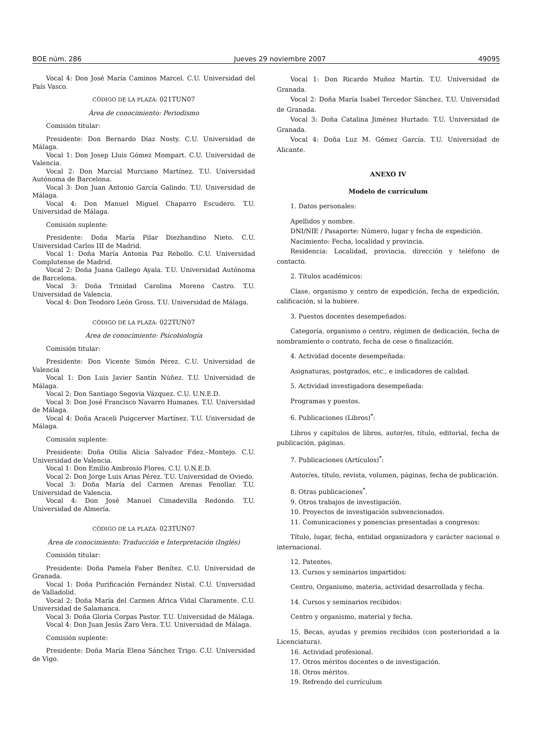BOE núm. 286 Jueves 29 noviembre 2007 49095
Vocal 4: Don José María Caminos Marcel. C.U. Universidad del País Vasco.
CÓDIGO DE LA PLAZA: 021TUN07
Área de conocimiento: Periodismo
Comisión titular:
Presidente: Don Bernardo Díaz Nosty. C.U. Universidad de Málaga.
Vocal 1: Don Josep Lluis Gómez Mompart. C.U. Universidad de Valencia.
Vocal 2: Don Marcial Murciano Martínez. T.U. Universidad Autónoma de Barcelona.
Vocal 3: Don Juan Antonio García Galindo. T.U. Universidad de Málaga.
Vocal 4: Don Manuel Miguel Chaparro Escudero. T.U. Universidad de Málaga.
Comisión suplente:
Presidente: Doña María Pilar Diezhandino Nieto. C.U. Universidad Carlos III de Madrid.
Vocal 1: Doña María Antonia Paz Rebollo. C.U. Universidad Complutense de Madrid.
Vocal 2: Doña Juana Gallego Ayala. T.U. Universidad Autónoma de Barcelona.
Vocal 3: Doña Trinidad Carolina Moreno Castro. T.U. Universidad de Valencia.
Vocal 4: Don Teodoro León Gross. T.U. Universidad de Málaga.
CÓDIGO DE LA PLAZA: 022TUN07
Área de conocimiento: Psicobiología
Comisión titular:
Presidente: Don Vicente Simón Pérez. C.U. Universidad de Valencia
Vocal 1: Don Luis Javier Santín Núñez. T.U. Universidad de Málaga.
Vocal 2: Don Santiago Segovia Vázquez. C.U. U.N.E.D.
Vocal 3: Don José Francisco Navarro Humanes. T.U. Universidad de Málaga.
Vocal 4: Doña Araceli Puigcerver Martínez. T.U. Universidad de Málaga.
Comisión suplente:
Presidente: Doña Otilia Alicia Salvador Fdez.–Montejo. C.U. Universidad de Valencia.
Vocal 1: Don Emilio Ambrosio Flores. C.U. U.N.E.D.
Vocal 2: Don Jorge Luis Arias Pérez. T.U. Universidad de Oviedo.
Vocal 3: Doña María del Carmen Arenas Fenollar. T.U. Universidad de Valencia.
Vocal 4: Don José Manuel Cimadevilla Redondo. T.U. Universidad de Almería.
CÓDIGO DE LA PLAZA: 023TUN07
Área de conocimiento: Traducción e Interpretación (Inglés)
Comisión titular:
Presidente: Doña Pamela Faber Benítez. C.U. Universidad de Granada.
Vocal 1: Doña Purificación Fernández Nistal. C.U. Universidad de Valladolid.
Vocal 2: Doña María del Carmen África Vidal Claramente. C.U. Universidad de Salamanca.
Vocal 3: Doña Gloria Corpas Pastor. T.U. Universidad de Málaga.
Vocal 4: Don Juan Jesús Zaro Vera. T.U. Universidad de Málaga.
Comisión suplente:
Presidente: Doña María Elena Sánchez Trigo. C.U. Universidad de Vigo.
Vocal 1: Don Ricardo Muñoz Martín. T.U. Universidad de Granada.
Vocal 2: Doña María Isabel Tercedor Sánchez. T.U. Universidad de Granada.
Vocal 3: Doña Catalina Jiménez Hurtado. T.U. Universidad de Granada.
Vocal 4: Doña Luz M. Gómez García. T.U. Universidad de Alicante.
ANEXO IV
Modelo de currículum
1. Datos personales:
Apellidos y nombre.
DNI/NIE / Pasaporte: Número, lugar y fecha de expedición.
Nacimiento: Fecha, localidad y provincia.
Residencia: Localidad, provincia, dirección y teléfono de contacto.
2. Títulos académicos:
Clase, organismo y centro de expedición, fecha de expedición, calificación, si la hubiere.
3. Puestos docentes desempeñados:
Categoría, organismo o centro, régimen de dedicación, fecha de nombramiento o contrato, fecha de cese o finalización.
4. Actividad docente desempeñada:
Asignaturas, postgrados, etc., e indicadores de calidad.
5. Actividad investigadora desempeñada:
Programas y puestos.
6. Publicaciones (Libros)<sup>*</sup>:
Libros y capítulos de libros, autor/es, título, editorial, fecha de publicación, páginas.
7. Publicaciones (Artículos)<sup>*</sup>:
Autor/es, título, revista, volumen, páginas, fecha de publicación.
8. Otras publicaciones<sup>*</sup>.
9. Otros trabajos de investigación.
10. Proyectos de investigación subvencionados.
11. Comunicaciones y ponencias presentadas a congresos:
Título, lugar, fecha, entidad organizadora y carácter nacional o internacional.
12. Patentes.
13. Cursos y seminarios impartidos:
Centro, Organismo, materia, actividad desarrollada y fecha.
14. Cursos y seminarios recibidos:
Centro y organismo, material y fecha.
15. Becas, ayudas y premios recibidos (con posterioridad a la Licenciatura).
16. Actividad profesional.
17. Otros méritos docentes o de investigación.
18. Otros méritos.
19. Refrendo del currículum